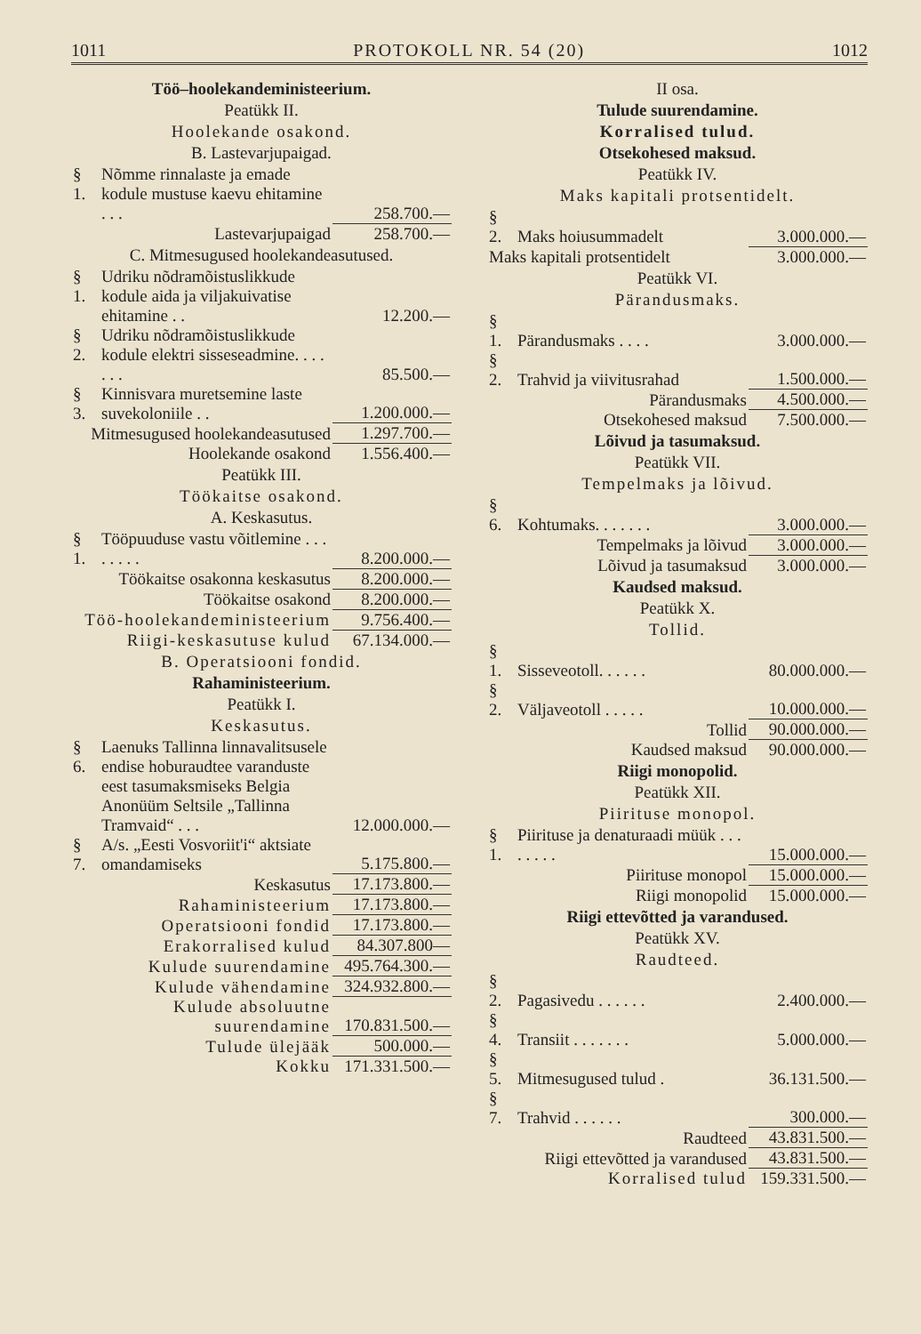1011 PROTOKOLL NR. 54 (20) 1012
Töö–hoolekandeministeerium.
Peatükk II.
Hoolekande osakond.
B. Lastevarjupaigad.
| § 1. | Nõmme rinnalaste ja emade kodule mustuse kaevu ehitamine . . . | 258.700.— |
| | Lastevarjupaigad | 258.700.— |
C. Mitmesugused hoolekandeasutused.
| § 1. | Udriku nõdramõistuslikkude kodule aida ja viljakuivatise ehitamine . . | 12.200.— |
| § 2. | Udriku nõdramõistuslikkude kodule elektri sisseseadmine. . . . . . . | 85.500.— |
| § 3. | Kinnisvara muretsemine laste suvekoloniile . . | 1.200.000.— |
| Mitmesugused hoolekandeasutused | | 1.297.700.— |
| Hoolekande osakond | | 1.556.400.— |
Peatükk III.
Töökaitse osakond.
A. Keskasutus.
| § 1. | Tööpuuduse vastu võitlemine . . . . . . . . | 8.200.000.— |
| Töökaitse osakonna keskasutus | | 8.200.000.— |
| Töökaitse osakond | | 8.200.000.— |
| Töö-hoolekandeministeerium | | 9.756.400.— |
| Riigi-keskasutuse kulud | | 67.134.000.— |
B. Operatsiooni fondid.
Rahaministeerium.
Peatükk I.
Keskasutus.
| § 6. | Laenuks Tallinna linnavalitsusele endise hoburaudtee varanduste eest tasumaksmiseks Belgia Anonüüm Seltsile „Tallinna Tramvaid“ . . . | 12.000.000.— |
| § 7. | A/s. „Eesti Vosvoriit'i“ aktsiate omandamiseks | 5.175.800.— |
| Keskasutus | | 17.173.800.— |
| Rahaministeerium | | 17.173.800.— |
| Operatsiooni fondid | | 17.173.800.— |
| Erakorralised kulud | | 84.307.800— |
| Kulude suurendamine | | 495.764.300.— |
| Kulude vähendamine | | 324.932.800.— |
| Kulude absoluutne suurendamine | | 170.831.500.— |
| Tulude ülejääk | | 500.000.— |
| Kokku | | 171.331.500.— |
II osa.
Tulude suurendamine.
Korralised tulud.
Otsekohesed maksud.
Peatükk IV.
Maks kapitali protsentidelt.
| § 2. | Maks hoiusummadelt | 3.000.000.— |
| Maks kapitali protsentidelt | | 3.000.000.— |
Peatükk VI.
Pärandusmaks.
| § 1. | Pärandusmaks . . . . | 3.000.000.— |
| § 2. | Trahvid ja viivitusrahad | 1.500.000.— |
| Pärandusmaks | | 4.500.000.— |
| Otsekohesed maksud | | 7.500.000.— |
Lõivud ja tasumaksud.
Peatükk VII.
Tempelmaks ja lõivud.
| § 6. | Kohtumaks. . . . . . . | 3.000.000.— |
| Tempelmaks ja lõivud | | 3.000.000.— |
| Lõivud ja tasumaksud | | 3.000.000.— |
Kaudsed maksud.
Peatükk X.
Tollid.
| § 1. | Sisseveotoll. . . . . . | 80.000.000.— |
| § 2. | Väljaveotoll . . . . . | 10.000.000.— |
| Tollid | | 90.000.000.— |
| Kaudsed maksud | | 90.000.000.— |
Riigi monopolid.
Peatükk XII.
Piirituse monopol.
| § 1. | Piirituse ja denaturaadi müük . . . . . . . . | 15.000.000.— |
| Piirituse monopol | | 15.000.000.— |
| Riigi monopolid | | 15.000.000.— |
Riigi ettevõtted ja varandused.
Peatükk XV.
Raudteed.
| § 2. | Pagasivedu . . . . . . | 2.400.000.— |
| § 4. | Transiit . . . . . . . | 5.000.000.— |
| § 5. | Mitmesugused tulud . | 36.131.500.— |
| § 7. | Trahvid . . . . . . | 300.000.— |
| Raudteed | | 43.831.500.— |
| Riigi ettevõtted ja varandused | | 43.831.500.— |
| Korralised tulud | | 159.331.500.— |